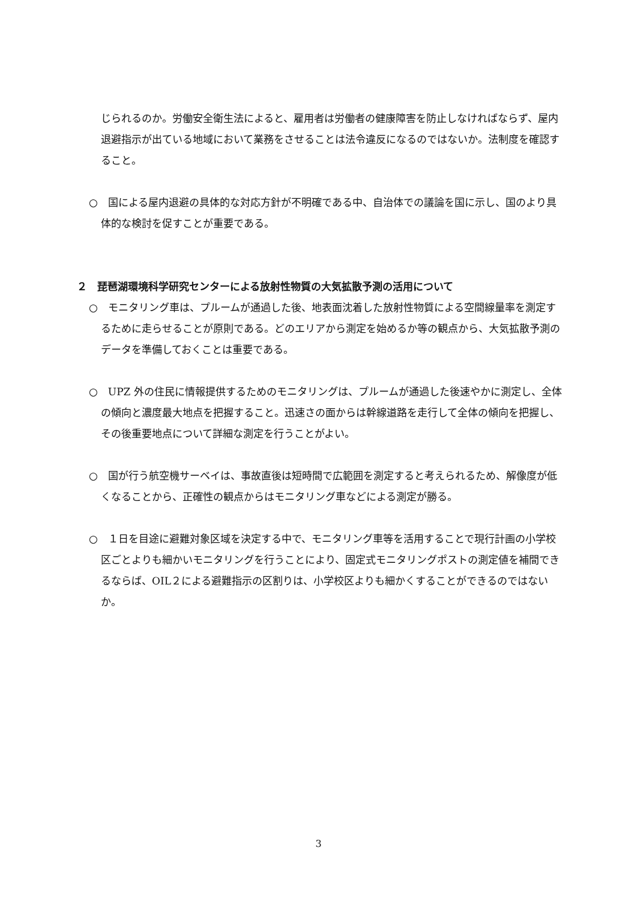じられるのか。労働安全衛生法によると、雇用者は労働者の健康障害を防止しなければならず、屋内退避指示が出ている地域において業務をさせることは法令違反になるのではないか。法制度を確認すること。
○　国による屋内退避の具体的な対応方針が不明確である中、自治体での議論を国に示し、国のより具体的な検討を促すことが重要である。
２　琵琶湖環境科学研究センターによる放射性物質の大気拡散予測の活用について
○　モニタリング車は、プルームが通過した後、地表面沈着した放射性物質による空間線量率を測定するために走らせることが原則である。どのエリアから測定を始めるか等の観点から、大気拡散予測のデータを準備しておくことは重要である。
○　UPZ 外の住民に情報提供するためのモニタリングは、プルームが通過した後速やかに測定し、全体の傾向と濃度最大地点を把握すること。迅速さの面からは幹線道路を走行して全体の傾向を把握し、その後重要地点について詳細な測定を行うことがよい。
○　国が行う航空機サーベイは、事故直後は短時間で広範囲を測定すると考えられるため、解像度が低くなることから、正確性の観点からはモニタリング車などによる測定が勝る。
○　１日を目途に避難対象区域を決定する中で、モニタリング車等を活用することで現行計画の小学校区ごとよりも細かいモニタリングを行うことにより、固定式モニタリングポストの測定値を補間できるならば、OIL２による避難指示の区割りは、小学校区よりも細かくすることができるのではないか。
3